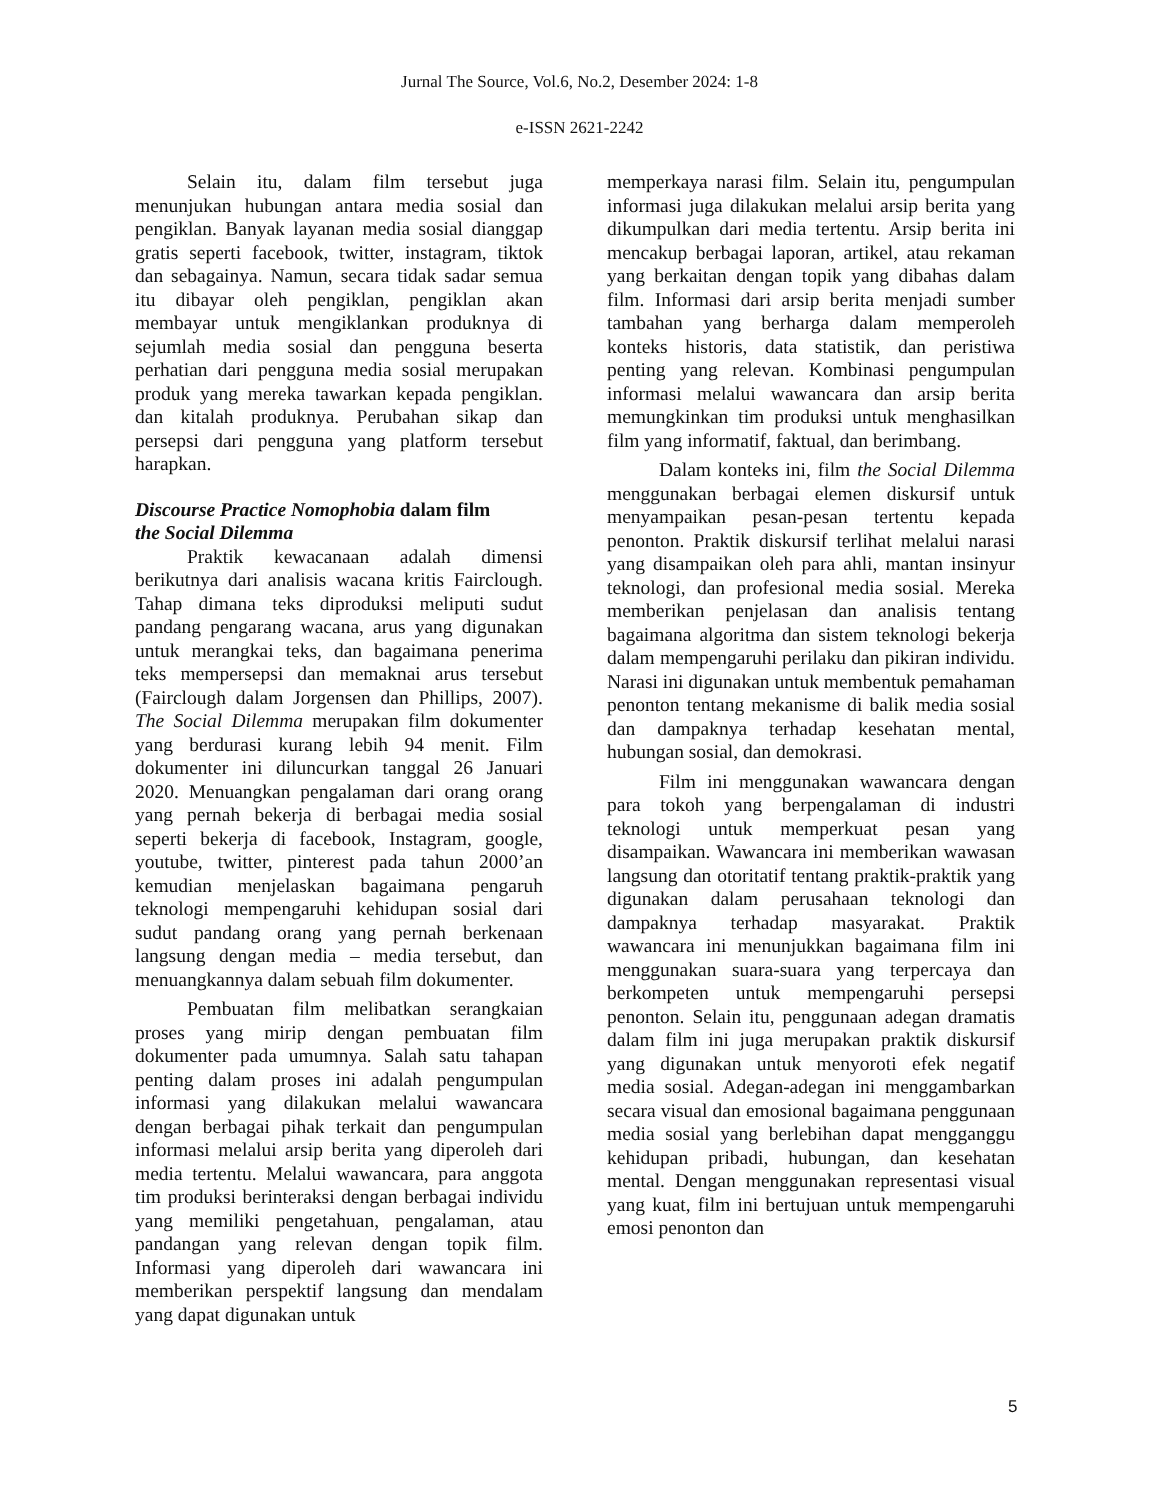Jurnal The Source, Vol.6, No.2, Desember 2024: 1-8
e-ISSN 2621-2242
Selain itu, dalam film tersebut juga menunjukan hubungan antara media sosial dan pengiklan. Banyak layanan media sosial dianggap gratis seperti facebook, twitter, instagram, tiktok dan sebagainya. Namun, secara tidak sadar semua itu dibayar oleh pengiklan, pengiklan akan membayar untuk mengiklankan produknya di sejumlah media sosial dan pengguna beserta perhatian dari pengguna media sosial merupakan produk yang mereka tawarkan kepada pengiklan. dan kitalah produknya. Perubahan sikap dan persepsi dari pengguna yang platform tersebut harapkan.
Discourse Practice Nomophobia dalam film
the Social Dilemma
Praktik kewacanaan adalah dimensi berikutnya dari analisis wacana kritis Fairclough. Tahap dimana teks diproduksi meliputi sudut pandang pengarang wacana, arus yang digunakan untuk merangkai teks, dan bagaimana penerima teks mempersepsi dan memaknai arus tersebut (Fairclough dalam Jorgensen dan Phillips, 2007). The Social Dilemma merupakan film dokumenter yang berdurasi kurang lebih 94 menit. Film dokumenter ini diluncurkan tanggal 26 Januari 2020. Menuangkan pengalaman dari orang orang yang pernah bekerja di berbagai media sosial seperti bekerja di facebook, Instagram, google, youtube, twitter, pinterest pada tahun 2000’an kemudian menjelaskan bagaimana pengaruh teknologi mempengaruhi kehidupan sosial dari sudut pandang orang yang pernah berkenaan langsung dengan media – media tersebut, dan menuangkannya dalam sebuah film dokumenter.
Pembuatan film melibatkan serangkaian proses yang mirip dengan pembuatan film dokumenter pada umumnya. Salah satu tahapan penting dalam proses ini adalah pengumpulan informasi yang dilakukan melalui wawancara dengan berbagai pihak terkait dan pengumpulan informasi melalui arsip berita yang diperoleh dari media tertentu. Melalui wawancara, para anggota tim produksi berinteraksi dengan berbagai individu yang memiliki pengetahuan, pengalaman, atau pandangan yang relevan dengan topik film. Informasi yang diperoleh dari wawancara ini memberikan perspektif langsung dan mendalam yang dapat digunakan untuk
memperkaya narasi film. Selain itu, pengumpulan informasi juga dilakukan melalui arsip berita yang dikumpulkan dari media tertentu. Arsip berita ini mencakup berbagai laporan, artikel, atau rekaman yang berkaitan dengan topik yang dibahas dalam film. Informasi dari arsip berita menjadi sumber tambahan yang berharga dalam memperoleh konteks historis, data statistik, dan peristiwa penting yang relevan. Kombinasi pengumpulan informasi melalui wawancara dan arsip berita memungkinkan tim produksi untuk menghasilkan film yang informatif, faktual, dan berimbang.
Dalam konteks ini, film the Social Dilemma menggunakan berbagai elemen diskursif untuk menyampaikan pesan-pesan tertentu kepada penonton. Praktik diskursif terlihat melalui narasi yang disampaikan oleh para ahli, mantan insinyur teknologi, dan profesional media sosial. Mereka memberikan penjelasan dan analisis tentang bagaimana algoritma dan sistem teknologi bekerja dalam mempengaruhi perilaku dan pikiran individu. Narasi ini digunakan untuk membentuk pemahaman penonton tentang mekanisme di balik media sosial dan dampaknya terhadap kesehatan mental, hubungan sosial, dan demokrasi.
Film ini menggunakan wawancara dengan para tokoh yang berpengalaman di industri teknologi untuk memperkuat pesan yang disampaikan. Wawancara ini memberikan wawasan langsung dan otoritatif tentang praktik-praktik yang digunakan dalam perusahaan teknologi dan dampaknya terhadap masyarakat. Praktik wawancara ini menunjukkan bagaimana film ini menggunakan suara-suara yang terpercaya dan berkompeten untuk mempengaruhi persepsi penonton. Selain itu, penggunaan adegan dramatis dalam film ini juga merupakan praktik diskursif yang digunakan untuk menyoroti efek negatif media sosial. Adegan-adegan ini menggambarkan secara visual dan emosional bagaimana penggunaan media sosial yang berlebihan dapat mengganggu kehidupan pribadi, hubungan, dan kesehatan mental. Dengan menggunakan representasi visual yang kuat, film ini bertujuan untuk mempengaruhi emosi penonton dan
5